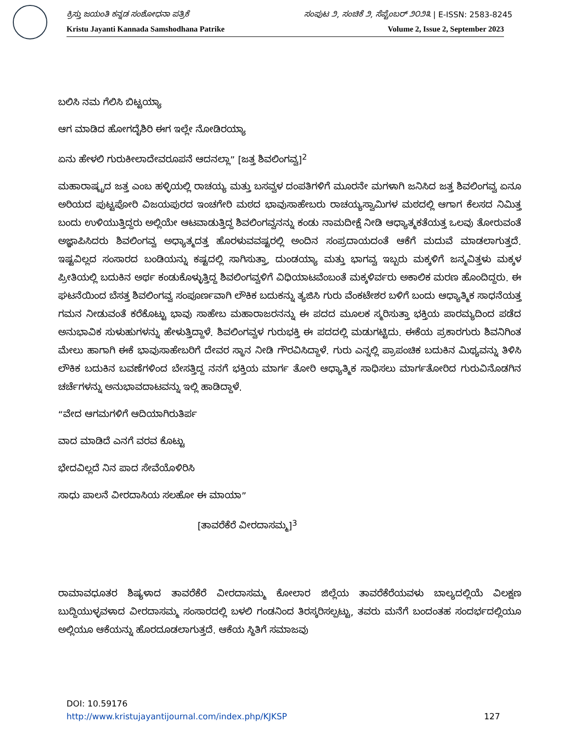ಕ್ರಿಸ್ತು ಜಯಂತಿ ಕನ್ನಡ ಸಂಶೋಧನಾ ಪತ್ರಿಕೆ ಸಂಪುಟ ೨, ಸಂಚಿಕೆ ೨, ಸೆಪ್ಟೆಂಬರ್ ೨೦೨೩ | E-ISSN: 2583-8245
Kristu Jayanti Kannada Samshodhana Patrike Volume 2, Issue 2, September 2023
ಬಲಿಸಿ ನಮ ಗೆಲಿಸಿ ಬಿಟ್ಟಯ್ಯಾ
ಆಗ ಮಾಡಿದ ಹೋಗದೈಶಿರಿ ಈಗ ಇಲ್ಲೇ ನೋಡಿರಯ್ಯಾ
ಏನು ಹೇಳಲಿ ಗುರುಕೀಲಾದೇವರೂಪನೆ ಆದನಲ್ಲಾ” [ಜತ್ತ ಶಿವಲಿಂಗವ್ವ]<sup>2</sup>
ಮಹಾರಾಷ್ಟ್ರದ ಜತ್ತ ಎಂಬ ಹಳ್ಳಿಯಲ್ಲಿ ರಾಚಯ್ಯ ಮತ್ತು ಬಸವ್ವಳ ದಂಪತಿಗಳಿಗೆ ಮೂರನೇ ಮಗಳಾಗಿ ಜನಿಸಿದ ಜತ್ತ ಶಿವಲಿಂಗವ್ವ ಏನೂ ಅರಿಯದ ಪುಟ್ಟಪೋರಿ ವಿಜಯಪುರದ ಇಂಚಗೇರಿ ಮಠದ ಭಾವುಸಾಹೇಬರು ರಾಚಯ್ಯಸ್ವಾಮಿಗಳ ಮಠದಲ್ಲಿ ಆಗಾಗ ಕೆಲಸದ ನಿಮಿತ್ತ ಬಂದು ಉಳಿಯುತ್ತಿದ್ದರು ಅಲ್ಲಿಯೇ ಆಟವಾಡುತ್ತಿದ್ದ ಶಿವಲಿಂಗವ್ವನನ್ನು ಕಂಡು ನಾಮದೀಕ್ಷೆ ನೀಡಿ ಆಧ್ಯಾತ್ಮಕತೆಯತ್ತ ಒಲವು ತೋರುವಂತೆ ಅಜ್ಞಾಪಿಸಿದರು ಶಿವಲಿಂಗವ್ವ ಅಧ್ಯಾತ್ಮದತ್ತ ಹೊರಳುವವಷ್ಟರಲ್ಲಿ ಅಂದಿನ ಸಂಪ್ರದಾಯದಂತೆ ಆಕೆಗೆ ಮದುವೆ ಮಾಡಲಾಗುತ್ತದೆ. ಇಷ್ಟವಿಲ್ಲದ ಸಂಸಾರದ ಬಂಡಿಯನ್ನು ಕಷ್ಟದಲ್ಲಿ ಸಾಗಿಸುತ್ತಾ, ದುಂಡಯ್ಯಾ ಮತ್ತು ಭಾಗವ್ವ ಇಬ್ಬರು ಮಕ್ಕಳಿಗೆ ಜನ್ಮವಿತ್ತಳು ಮಕ್ಕಳ ಪ್ರೀತಿಯಲ್ಲಿ ಬದುಕಿನ ಅರ್ಥ ಕಂಡುಕೊಳ್ಳುತ್ತಿದ್ದ ಶಿವಲಿಂಗವ್ವಳಿಗೆ ವಿಧಿಯಾಟವೆಂಬಂತೆ ಮಕ್ಕಳಿರ್ವರು ಅಕಾಲಿಕ ಮರಣ ಹೊಂದಿದ್ದರು. ಈ ಘಟನೆಯಿಂದ ಬೆಸತ್ತ ಶಿವಲಿಂಗವ್ವ ಸಂಪೂರ್ಣವಾಗಿ ಲೌಕಿಕ ಬದುಕನ್ನು ತ್ಯಜಿಸಿ ಗುರು ವೆಂಕಟೇಶರ ಬಳಿಗೆ ಬಂದು ಆಧ್ಯಾತ್ಮಿಕ ಸಾಧನೆಯತ್ತ ಗಮನ ನೀಡುವಂತೆ ಕರೆಕೊಟ್ಟು ಭಾವು ಸಾಹೇಬ ಮಹಾರಾಜರನನ್ನು ಈ ಪದದ ಮೂಲಕ ಸ್ಮರಿಸುತ್ತಾ ಭಕ್ತಿಯ ಪಾರಮ್ಯದಿಂದ ಪಡೆದ ಅನುಭಾವಿಕ ಸುಳುಹುಗಳನ್ನು ಹೇಳುತ್ತಿದ್ದಾಳೆ. ಶಿವಲಿಂಗವ್ವಳ ಗುರುಭಕ್ತಿ ಈ ಪದದಲ್ಲಿ ಮಡುಗಟ್ಟಿದು. ಈಕೆಯ ಪ್ರಕಾರಗುರು ಶಿವನಿಗಿಂತ ಮೇಲು ಹಾಗಾಗಿ ಈಕೆ ಭಾವುಸಾಹೇಬರಿಗೆ ದೇವರ ಸ್ಥಾನ ನೀಡಿ ಗೌರವಿಸಿದ್ದಾಳೆ. ಗುರು ಎನ್ನಲ್ಲಿ ಪ್ರಾಪಂಚಿಕ ಬದುಕಿನ ಮಿಥ್ಯವನ್ನು ತಿಳಿಸಿ ಲೌಕಿಕ ಬದುಕಿನ ಬವಣೆಗಳಿಂದ ಬೇಸತ್ತಿದ್ದ ನನಗೆ ಭಕ್ತಿಯ ಮಾರ್ಗ ತೋರಿ ಆಧ್ಯಾತ್ಮಿಕ ಸಾಧಿಸಲು ಮಾರ್ಗತೋರಿದ ಗುರುವಿನೊಡಗಿನ ಚರ್ಚೆಗಳನ್ನು ಅನುಭಾವದಾಟವನ್ನು ಇಲ್ಲಿ ಹಾಡಿದ್ದಾಳೆ.
“ವೇದ ಆಗಮಗಳಿಗೆ ಆದಿಯಾಗಿರುತಿರ್ಪ
ವಾದ ಮಾಡಿದೆ ಎನಗೆ ವರವ ಕೊಟ್ಟು
ಭೇದವಿಲ್ಲದೆ ನಿನ ಪಾದ ಸೇವೆಯೊಳಿರಿಸಿ
ಸಾಧು ಪಾಲನೆ ವೀರದಾಸಿಯ ಸಲಹೋ ಈ ಮಾಯಾ”
[ತಾವರೆಕೆರೆ ವೀರದಾಸಮ್ಮ]<sup>3</sup>
ರಾಮಾವಧೂತರ ಶಿಷ್ಯಳಾದ ತಾವರೆಕೆರೆ ವೀರದಾಸಮ್ಮ ಕೋಲಾರ ಜಿಲ್ಲೆಯ ತಾವರೆಕೆರೆಯವಳು ಬಾಲ್ಯದಲ್ಲಿಯೆ ವಿಲಕ್ಷಣ ಬುದ್ದಿಯುಳ್ಳವಳಾದ ವೀರದಾಸಮ್ಮ ಸಂಸಾರದಲ್ಲಿ ಬಳಲಿ ಗಂಡನಿಂದ ತಿರಸ್ಕರಿಸಲ್ಪಟ್ಟು, ತವರು ಮನೆಗೆ ಬಂದಂತಹ ಸಂದರ್ಭದಲ್ಲಿಯೂ ಅಲ್ಲಿಯೂ ಆಕೆಯನ್ನು ಹೊರದೂಡಲಾಗುತ್ತದೆ. ಆಕೆಯ ಸ್ಥಿತಿಗೆ ಸಮಾಜವು
DOI: 10.59176
http://www.kristujayantijournal.com/index.php/KJKSP 127